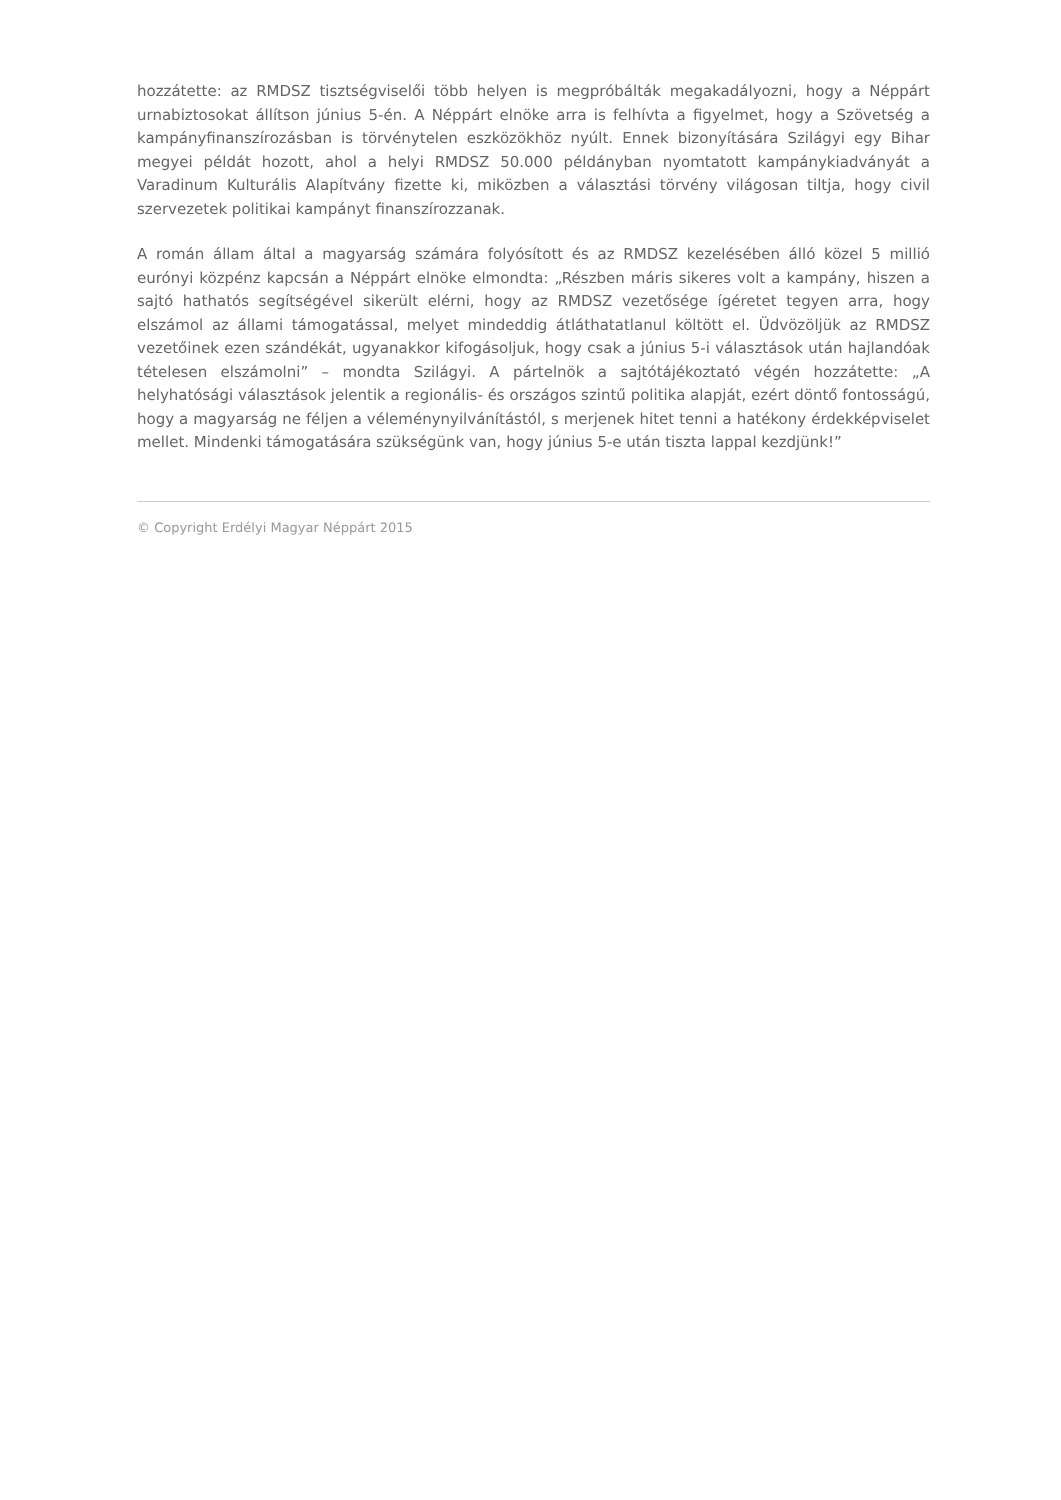hozzátette: az RMDSZ tisztségviselői több helyen is megpróbálták megakadályozni, hogy a Néppárt urnabiztosokat állítson június 5-én. A Néppárt elnöke arra is felhívta a figyelmet, hogy a Szövetség a kampányfinanszírozásban is törvénytelen eszközökhöz nyúlt. Ennek bizonyítására Szilágyi egy Bihar megyei példát hozott, ahol a helyi RMDSZ 50.000 példányban nyomtatott kampánykiadványát a Varadinum Kulturális Alapítvány fizette ki, miközben a választási törvény világosan tiltja, hogy civil szervezetek politikai kampányt finanszírozzanak.
A román állam által a magyarság számára folyósított és az RMDSZ kezelésében álló közel 5 millió eurónyi közpénz kapcsán a Néppárt elnöke elmondta: „Részben máris sikeres volt a kampány, hiszen a sajtó hathatós segítségével sikerült elérni, hogy az RMDSZ vezetősége ígéretet tegyen arra, hogy elszámol az állami támogatással, melyet mindeddig átláthatatlanul költött el. Üdvözöljük az RMDSZ vezetőinek ezen szándékát, ugyanakkor kifogásoljuk, hogy csak a június 5-i választások után hajlandóak tételesen elszámolni” – mondta Szilágyi. A pártelnök a sajtótájékoztató végén hozzátette: „A helyhatósági választások jelentik a regionális- és országos szintű politika alapját, ezért döntő fontosságú, hogy a magyarság ne féljen a véleménynyilvánítástól, s merjenek hitet tenni a hatékony érdekképviselet mellet. Mindenki támogatására szükségünk van, hogy június 5-e után tiszta lappal kezdjünk!”
© Copyright Erdélyi Magyar Néppárt 2015